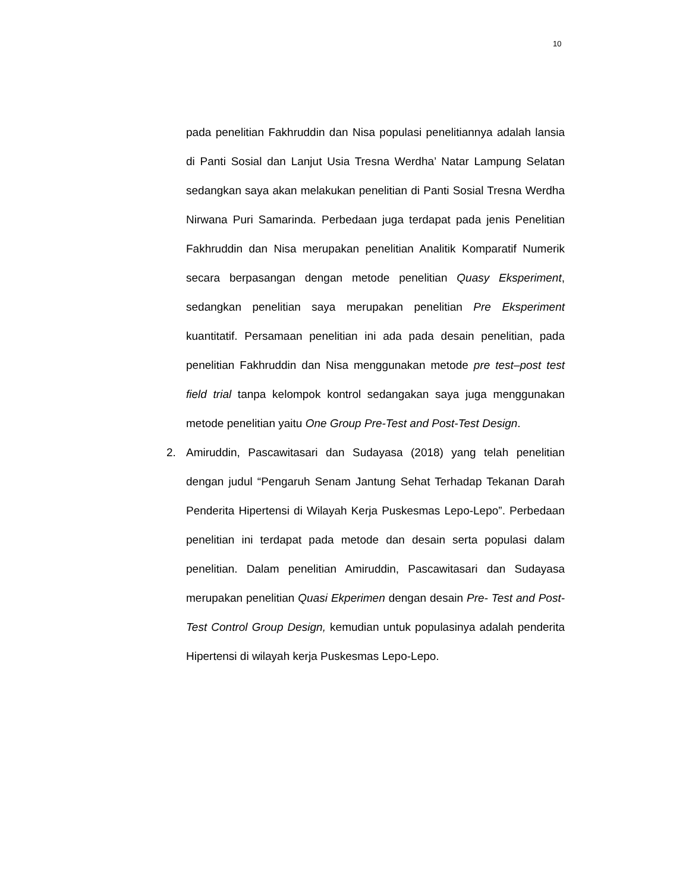10
pada penelitian Fakhruddin dan Nisa populasi penelitiannya adalah lansia di Panti Sosial dan Lanjut Usia Tresna Werdha’ Natar Lampung Selatan sedangkan saya akan melakukan penelitian di Panti Sosial Tresna Werdha Nirwana Puri Samarinda. Perbedaan juga terdapat pada jenis Penelitian Fakhruddin dan Nisa merupakan penelitian Analitik Komparatif Numerik secara berpasangan dengan metode penelitian Quasy Eksperiment, sedangkan penelitian saya merupakan penelitian Pre Eksperiment kuantitatif. Persamaan penelitian ini ada pada desain penelitian, pada penelitian Fakhruddin dan Nisa menggunakan metode pre test–post test field trial tanpa kelompok kontrol sedangakan saya juga menggunakan metode penelitian yaitu One Group Pre-Test and Post-Test Design.
2. Amiruddin, Pascawitasari dan Sudayasa (2018) yang telah penelitian dengan judul “Pengaruh Senam Jantung Sehat Terhadap Tekanan Darah Penderita Hipertensi di Wilayah Kerja Puskesmas Lepo-Lepo”. Perbedaan penelitian ini terdapat pada metode dan desain serta populasi dalam penelitian. Dalam penelitian Amiruddin, Pascawitasari dan Sudayasa merupakan penelitian Quasi Ekperimen dengan desain Pre- Test and Post-Test Control Group Design, kemudian untuk populasinya adalah penderita Hipertensi di wilayah kerja Puskesmas Lepo-Lepo.